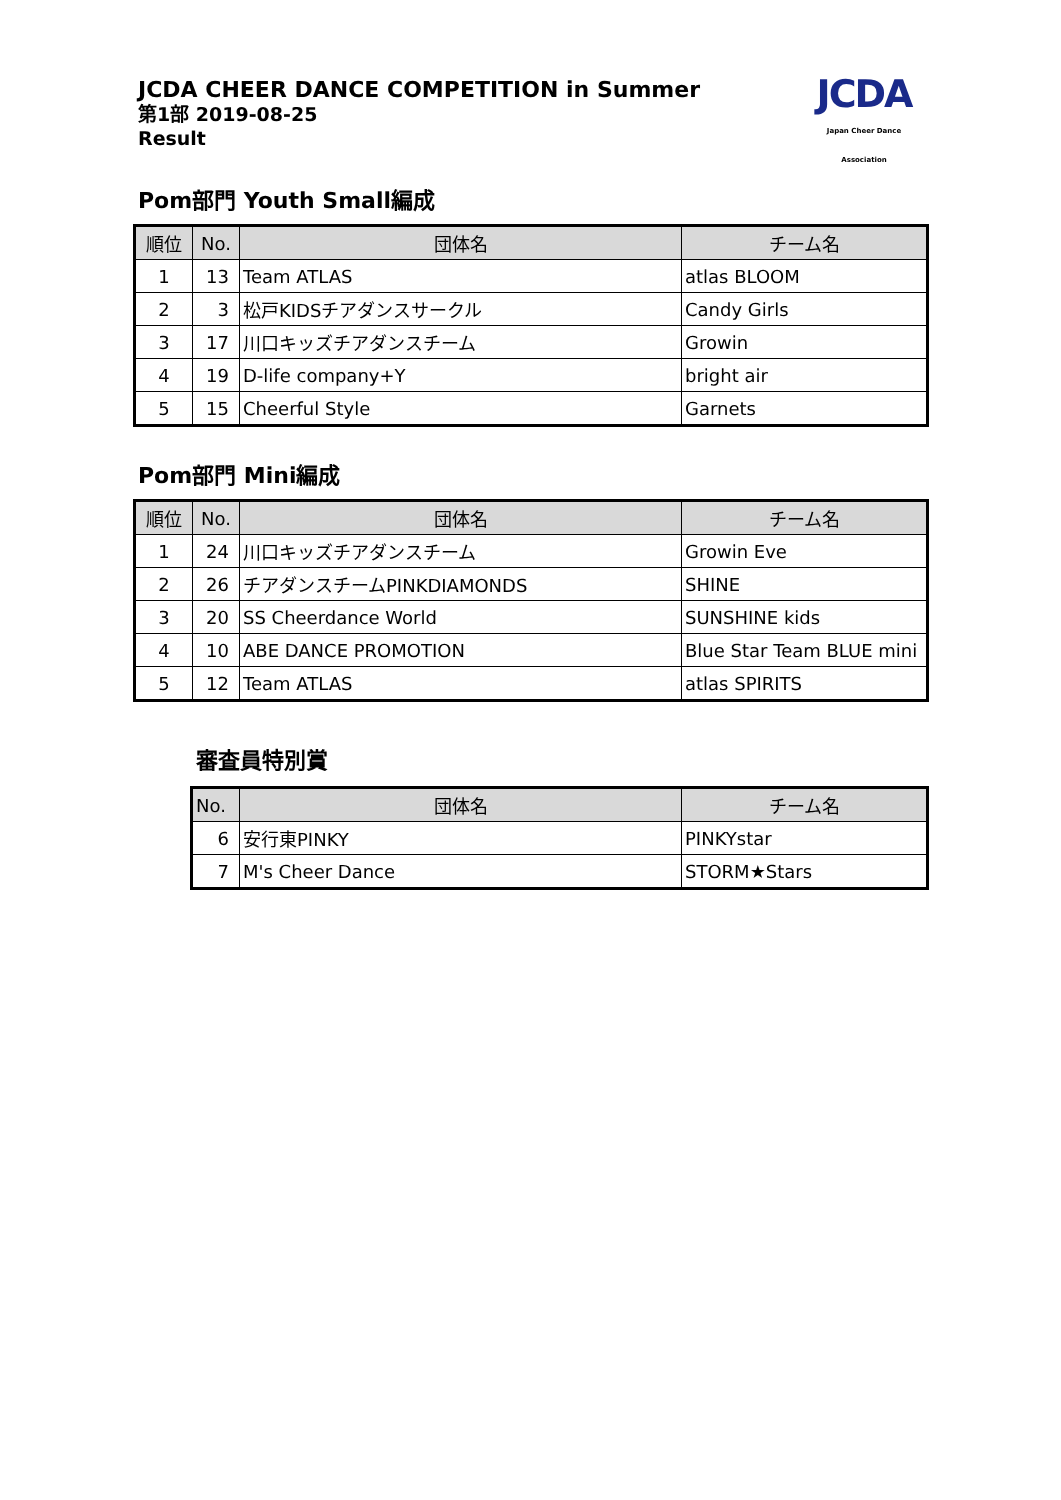JCDA CHEER DANCE COMPETITION in Summer
第1部 2019-08-25
Result
JCDA
Japan Cheer Dance Association
Pom部門 Youth Small編成
| 順位 | No. | 団体名 | チーム名 |
| --- | --- | --- | --- |
| 1 | 13 | Team ATLAS | atlas BLOOM |
| 2 | 3 | 松戸KIDSチアダンスサークル | Candy Girls |
| 3 | 17 | 川口キッズチアダンスチーム | Growin |
| 4 | 19 | D-life company+Y | bright air |
| 5 | 15 | Cheerful Style | Garnets |
Pom部門 Mini編成
| 順位 | No. | 団体名 | チーム名 |
| --- | --- | --- | --- |
| 1 | 24 | 川口キッズチアダンスチーム | Growin Eve |
| 2 | 26 | チアダンスチームPINKDIAMONDS | SHINE |
| 3 | 20 | SS Cheerdance World | SUNSHINE kids |
| 4 | 10 | ABE DANCE PROMOTION | Blue Star Team BLUE mini |
| 5 | 12 | Team ATLAS | atlas SPIRITS |
審査員特別賞
| No. | 団体名 | チーム名 |
| --- | --- | --- |
| 6 | 安行東PINKY | PINKYstar |
| 7 | M's Cheer Dance | STORM★Stars |